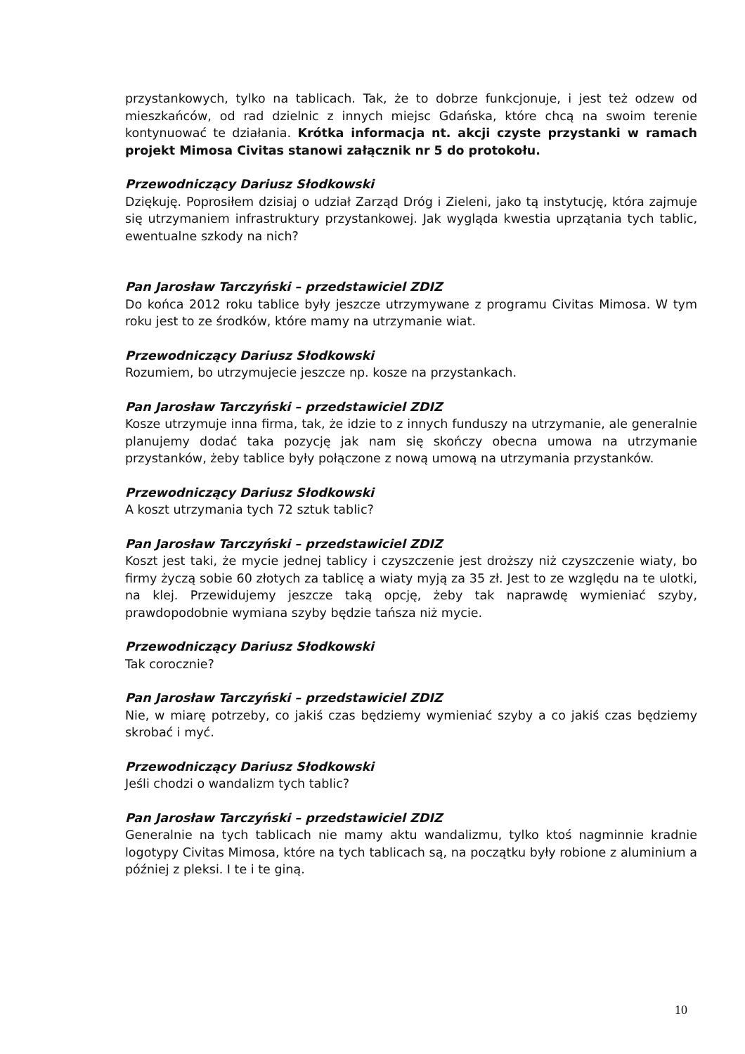przystankowych, tylko na tablicach. Tak, że to dobrze funkcjonuje, i jest też odzew od mieszkańców, od rad dzielnic z innych miejsc Gdańska, które chcą na swoim terenie kontynuować te działania. Krótka informacja nt. akcji czyste przystanki w ramach projekt Mimosa Civitas stanowi załącznik nr 5 do protokołu.
Przewodniczący Dariusz Słodkowski
Dziękuję. Poprosiłem dzisiaj o udział Zarząd Dróg i Zieleni, jako tą instytucję, która zajmuje się utrzymaniem infrastruktury przystankowej. Jak wygląda kwestia uprzątania tych tablic, ewentualne szkody na nich?
Pan Jarosław Tarczyński – przedstawiciel ZDIZ
Do końca 2012 roku tablice były jeszcze utrzymywane z programu Civitas Mimosa. W tym roku jest to ze środków, które mamy na utrzymanie wiat.
Przewodniczący Dariusz Słodkowski
Rozumiem, bo utrzymujecie jeszcze np. kosze na przystankach.
Pan Jarosław Tarczyński – przedstawiciel ZDIZ
Kosze utrzymuje inna firma, tak, że idzie to z innych funduszy na utrzymanie, ale generalnie planujemy dodać taka pozycję jak nam się skończy obecna umowa na utrzymanie przystanków, żeby tablice były połączone z nową umową na utrzymania przystanków.
Przewodniczący Dariusz Słodkowski
A koszt utrzymania tych 72 sztuk tablic?
Pan Jarosław Tarczyński – przedstawiciel ZDIZ
Koszt jest taki, że mycie jednej tablicy i czyszczenie jest droższy niż czyszczenie wiaty, bo firmy życzą sobie 60 złotych za tablicę a wiaty myją za 35 zł. Jest to ze względu na te ulotki, na klej. Przewidujemy jeszcze taką opcję, żeby tak naprawdę wymieniać szyby, prawdopodobnie wymiana szyby będzie tańsza niż mycie.
Przewodniczący Dariusz Słodkowski
Tak corocznie?
Pan Jarosław Tarczyński – przedstawiciel ZDIZ
Nie, w miarę potrzeby, co jakiś czas będziemy wymieniać szyby a co jakiś czas będziemy skrobać i myć.
Przewodniczący Dariusz Słodkowski
Jeśli chodzi o wandalizm tych tablic?
Pan Jarosław Tarczyński – przedstawiciel ZDIZ
Generalnie na tych tablicach nie mamy aktu wandalizmu, tylko ktoś nagminnie kradnie logotypy Civitas Mimosa, które na tych tablicach są, na początku były robione z aluminium a później z pleksi. I te i te giną.
10